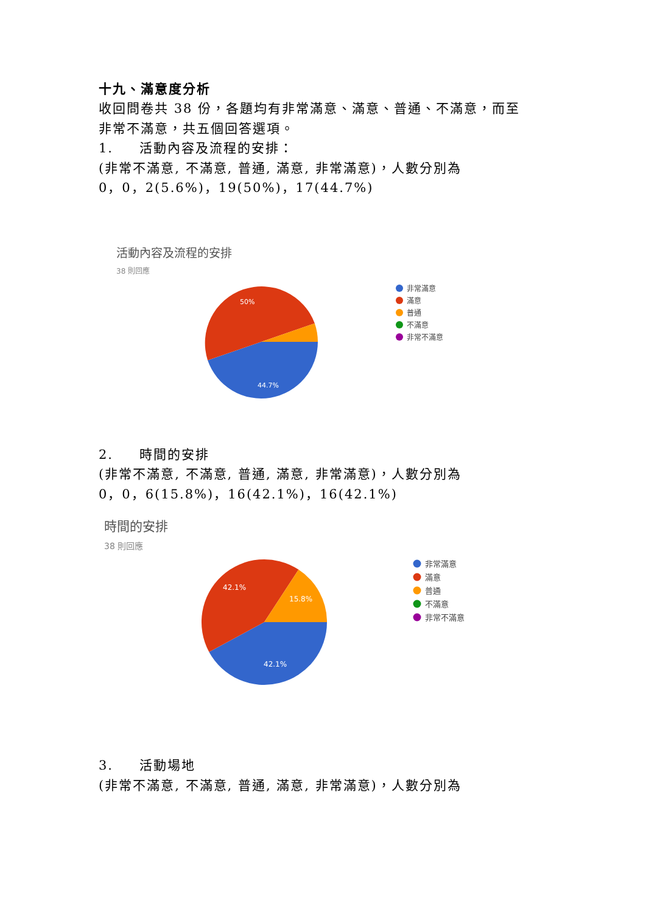十九、滿意度分析
收回問卷共 38 份，各題均有非常滿意、滿意、普通、不滿意，而至
非常不滿意，共五個回答選項。
1. 活動內容及流程的安排：
(非常不滿意, 不滿意, 普通, 滿意, 非常滿意)，人數分別為
0，0，2(5.6%)，19(50%)，17(44.7%)
活動內容及流程的安排
38 則回應
50%
44.7%
非常滿意
滿意
普通
不滿意
非常不滿意
2. 時間的安排
(非常不滿意, 不滿意, 普通, 滿意, 非常滿意)，人數分別為
0，0，6(15.8%)，16(42.1%)，16(42.1%)
時間的安排
38 則回應
42.1%
15.8%
42.1%
非常滿意
滿意
普通
不滿意
非常不滿意
3. 活動場地
(非常不滿意, 不滿意, 普通, 滿意, 非常滿意)，人數分別為